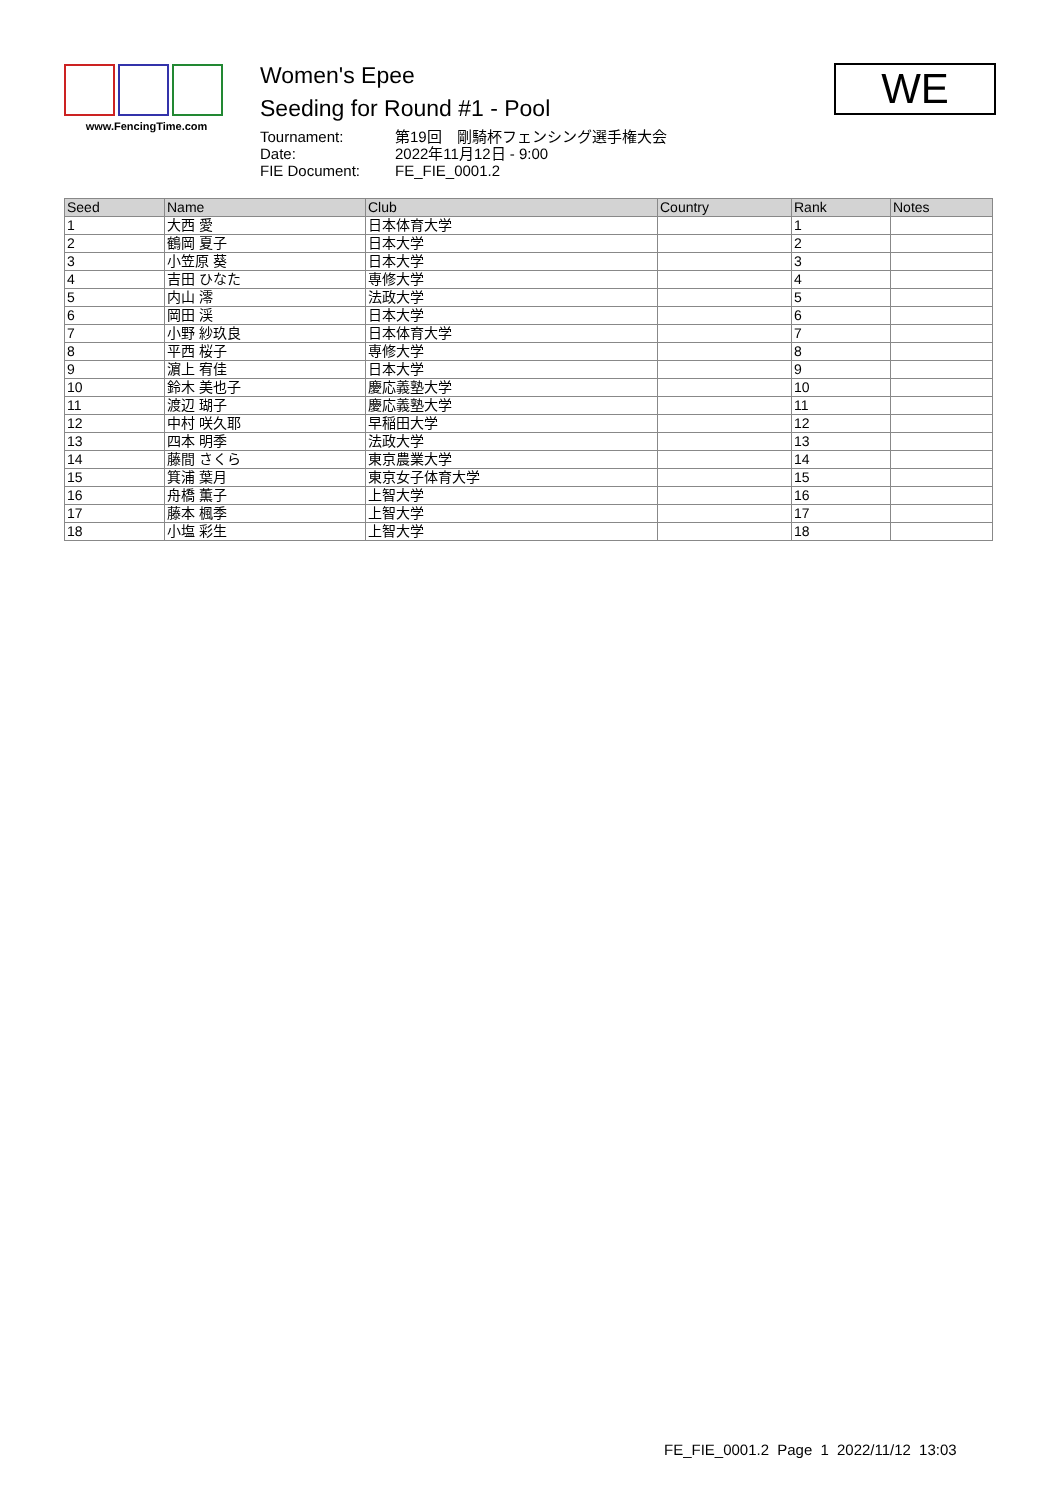www.FencingTime.com
Women's Epee
Seeding for Round #1 - Pool
| Tournament: | 第19回 剛騎杯フェンシング選手権大会 |
| Date: | 2022年11月12日 - 9:00 |
| FIE Document: | FE_FIE_0001.2 |
WE
| Seed | Name | Club | Country | Rank | Notes |
| --- | --- | --- | --- | --- | --- |
| 1 | 大西 愛 | 日本体育大学 | | 1 | |
| 2 | 鶴岡 夏子 | 日本大学 | | 2 | |
| 3 | 小笠原 葵 | 日本大学 | | 3 | |
| 4 | 吉田 ひなた | 専修大学 | | 4 | |
| 5 | 内山 澪 | 法政大学 | | 5 | |
| 6 | 岡田 渓 | 日本大学 | | 6 | |
| 7 | 小野 紗玖良 | 日本体育大学 | | 7 | |
| 8 | 平西 桜子 | 専修大学 | | 8 | |
| 9 | 濵上 宥佳 | 日本大学 | | 9 | |
| 10 | 鈴木 美也子 | 慶応義塾大学 | | 10 | |
| 11 | 渡辺 瑚子 | 慶応義塾大学 | | 11 | |
| 12 | 中村 咲久耶 | 早稲田大学 | | 12 | |
| 13 | 四本 明季 | 法政大学 | | 13 | |
| 14 | 藤間 さくら | 東京農業大学 | | 14 | |
| 15 | 箕浦 葉月 | 東京女子体育大学 | | 15 | |
| 16 | 舟橋 薫子 | 上智大学 | | 16 | |
| 17 | 藤本 楓季 | 上智大学 | | 17 | |
| 18 | 小塩 彩生 | 上智大学 | | 18 | |
FE_FIE_0001.2 Page 1 2022/11/12 13:03